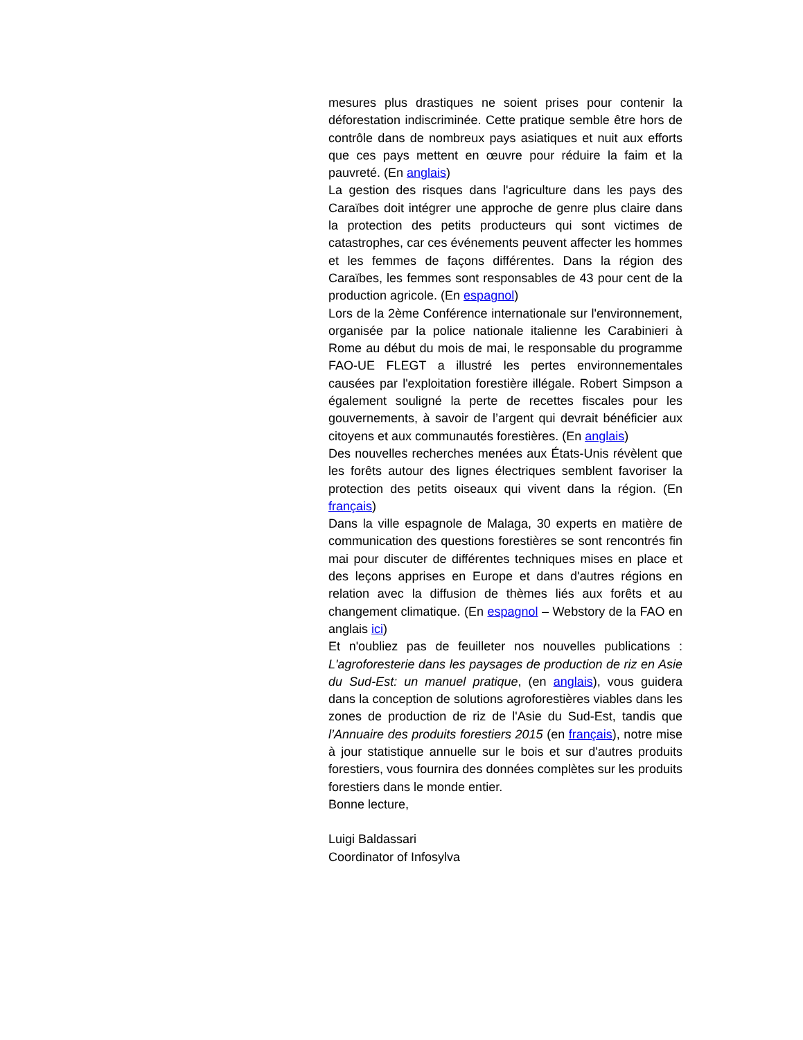mesures plus drastiques ne soient prises pour contenir la déforestation indiscriminée. Cette pratique semble être hors de contrôle dans de nombreux pays asiatiques et nuit aux efforts que ces pays mettent en œuvre pour réduire la faim et la pauvreté. (En anglais)
La gestion des risques dans l'agriculture dans les pays des Caraïbes doit intégrer une approche de genre plus claire dans la protection des petits producteurs qui sont victimes de catastrophes, car ces événements peuvent affecter les hommes et les femmes de façons différentes. Dans la région des Caraïbes, les femmes sont responsables de 43 pour cent de la production agricole. (En espagnol)
Lors de la 2ème Conférence internationale sur l'environnement, organisée par la police nationale italienne les Carabinieri à Rome au début du mois de mai, le responsable du programme FAO-UE FLEGT a illustré les pertes environnementales causées par l'exploitation forestière illégale. Robert Simpson a également souligné la perte de recettes fiscales pour les gouvernements, à savoir de l’argent qui devrait bénéficier aux citoyens et aux communautés forestières. (En anglais)
Des nouvelles recherches menées aux États-Unis révèlent que les forêts autour des lignes électriques semblent favoriser la protection des petits oiseaux qui vivent dans la région. (En français)
Dans la ville espagnole de Malaga, 30 experts en matière de communication des questions forestières se sont rencontrés fin mai pour discuter de différentes techniques mises en place et des leçons apprises en Europe et dans d'autres régions en relation avec la diffusion de thèmes liés aux forêts et au changement climatique. (En espagnol – Webstory de la FAO en anglais ici)
Et n'oubliez pas de feuilleter nos nouvelles publications : L'agroforesterie dans les paysages de production de riz en Asie du Sud-Est: un manuel pratique, (en anglais), vous guidera dans la conception de solutions agroforestières viables dans les zones de production de riz de l'Asie du Sud-Est, tandis que l’Annuaire des produits forestiers 2015 (en français), notre mise à jour statistique annuelle sur le bois et sur d'autres produits forestiers, vous fournira des données complètes sur les produits forestiers dans le monde entier.
Bonne lecture,
Luigi Baldassari
Coordinator of Infosylva